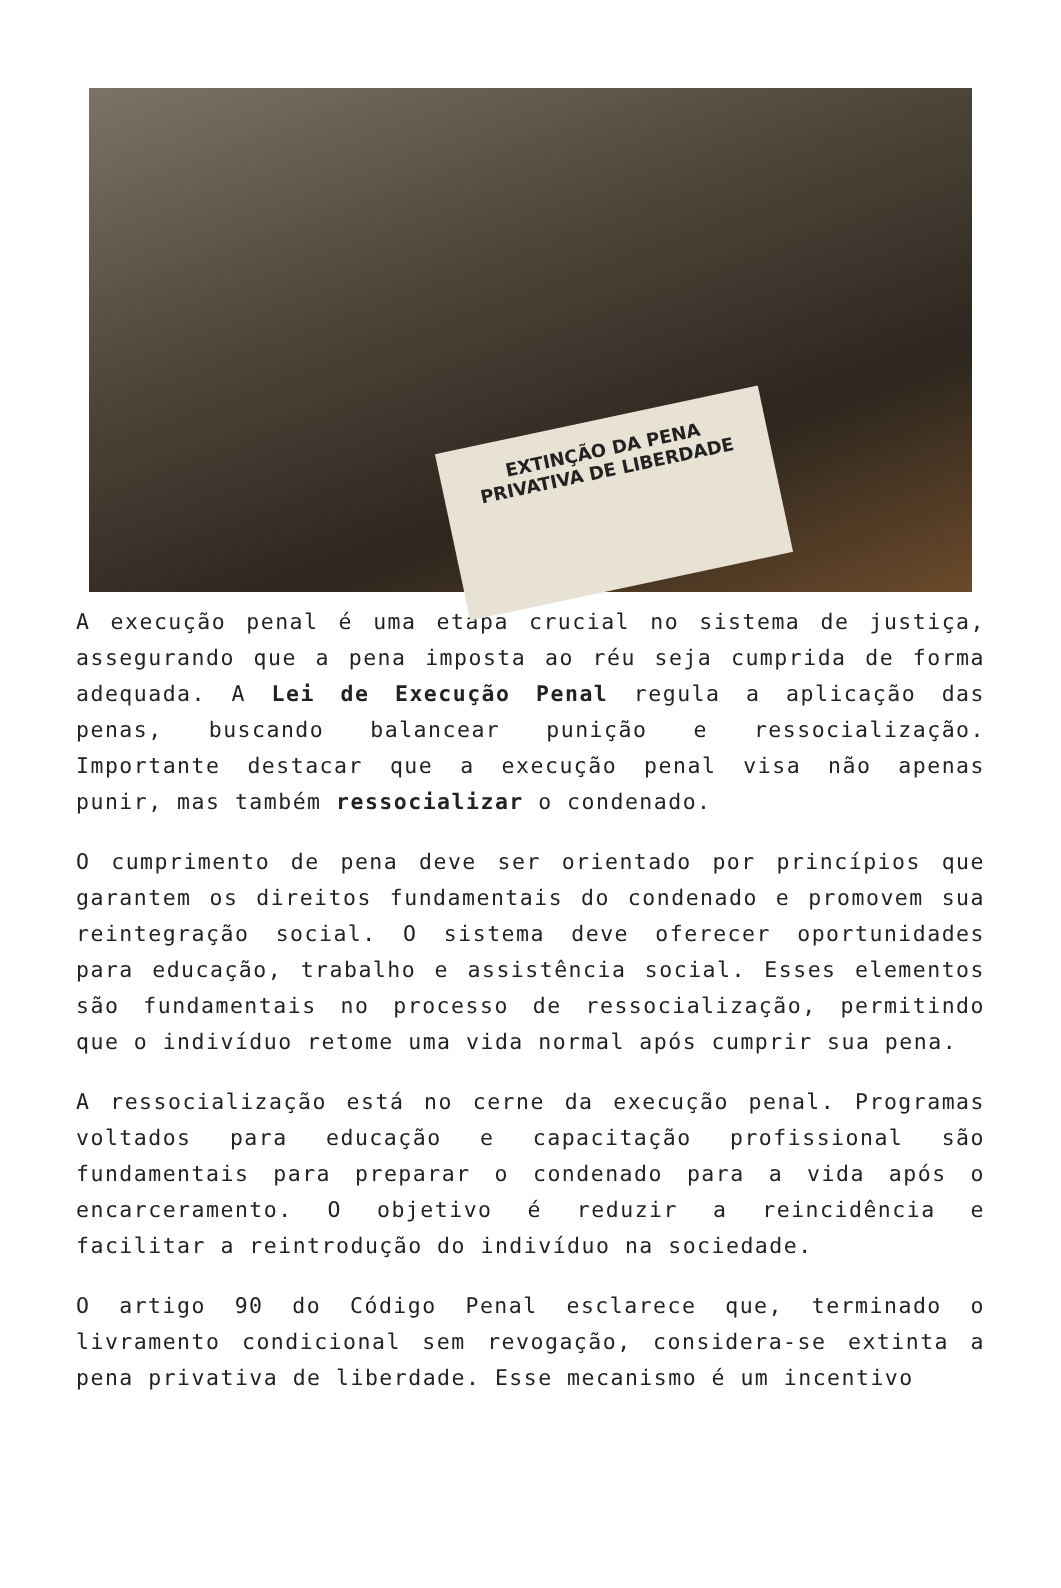EXTINÇÃO DA PENA
PRIVATIVA DE LIBERDADE
A execução penal é uma etapa crucial no sistema de justiça, assegurando que a pena imposta ao réu seja cumprida de forma adequada. A Lei de Execução Penal regula a aplicação das penas, buscando balancear punição e ressocialização. Importante destacar que a execução penal visa não apenas punir, mas também ressocializar o condenado.
O cumprimento de pena deve ser orientado por princípios que garantem os direitos fundamentais do condenado e promovem sua reintegração social. O sistema deve oferecer oportunidades para educação, trabalho e assistência social. Esses elementos são fundamentais no processo de ressocialização, permitindo que o indivíduo retome uma vida normal após cumprir sua pena.
A ressocialização está no cerne da execução penal. Programas voltados para educação e capacitação profissional são fundamentais para preparar o condenado para a vida após o encarceramento. O objetivo é reduzir a reincidência e facilitar a reintrodução do indivíduo na sociedade.
O artigo 90 do Código Penal esclarece que, terminado o livramento condicional sem revogação, considera-se extinta a pena privativa de liberdade. Esse mecanismo é um incentivo